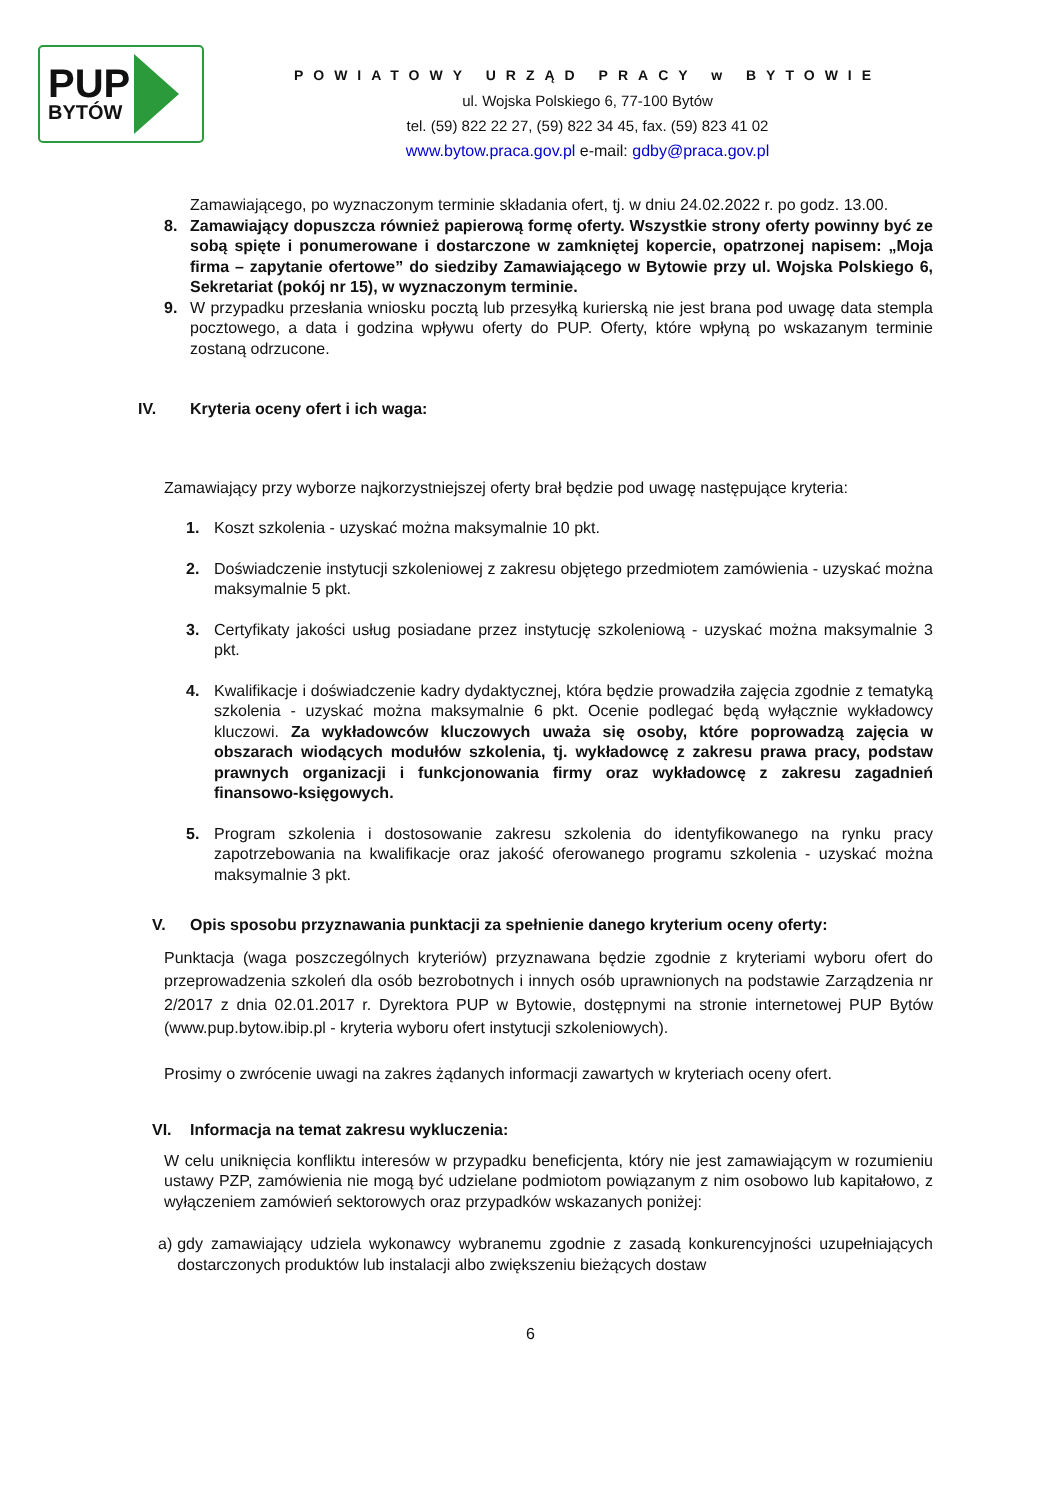PUP
BYTÓW
POWIATOWY URZĄD PRACY w BYTOWIE
ul. Wojska Polskiego 6, 77-100 Bytów
tel. (59) 822 22 27, (59) 822 34 45, fax. (59) 823 41 02
www.bytow.praca.gov.pl e-mail: gdby@praca.gov.pl
Zamawiającego, po wyznaczonym terminie składania ofert, tj. w dniu 24.02.2022 r. po godz. 13.00.
8. Zamawiający dopuszcza również papierową formę oferty. Wszystkie strony oferty powinny być ze sobą spięte i ponumerowane i dostarczone w zamkniętej kopercie, opatrzonej napisem: „Moja firma – zapytanie ofertowe” do siedziby Zamawiającego w Bytowie przy ul. Wojska Polskiego 6, Sekretariat (pokój nr 15), w wyznaczonym terminie.
9. W przypadku przesłania wniosku pocztą lub przesyłką kurierską nie jest brana pod uwagę data stempla pocztowego, a data i godzina wpływu oferty do PUP. Oferty, które wpłyną po wskazanym terminie zostaną odrzucone.
IV. Kryteria oceny ofert i ich waga:
Zamawiający przy wyborze najkorzystniejszej oferty brał będzie pod uwagę następujące kryteria:
1. Koszt szkolenia - uzyskać można maksymalnie 10 pkt.
2. Doświadczenie instytucji szkoleniowej z zakresu objętego przedmiotem zamówienia - uzyskać można maksymalnie 5 pkt.
3. Certyfikaty jakości usług posiadane przez instytucję szkoleniową - uzyskać można maksymalnie 3 pkt.
4. Kwalifikacje i doświadczenie kadry dydaktycznej, która będzie prowadziła zajęcia zgodnie z tematyką szkolenia - uzyskać można maksymalnie 6 pkt. Ocenie podlegać będą wyłącznie wykładowcy kluczowi. Za wykładowców kluczowych uważa się osoby, które poprowadzą zajęcia w obszarach wiodących modułów szkolenia, tj. wykładowcę z zakresu prawa pracy, podstaw prawnych organizacji i funkcjonowania firmy oraz wykładowcę z zakresu zagadnień finansowo-księgowych.
5. Program szkolenia i dostosowanie zakresu szkolenia do identyfikowanego na rynku pracy zapotrzebowania na kwalifikacje oraz jakość oferowanego programu szkolenia - uzyskać można maksymalnie 3 pkt.
V. Opis sposobu przyznawania punktacji za spełnienie danego kryterium oceny oferty:
Punktacja (waga poszczególnych kryteriów) przyznawana będzie zgodnie z kryteriami wyboru ofert do przeprowadzenia szkoleń dla osób bezrobotnych i innych osób uprawnionych na podstawie Zarządzenia nr 2/2017 z dnia 02.01.2017 r. Dyrektora PUP w Bytowie, dostępnymi na stronie internetowej PUP Bytów (www.pup.bytow.ibip.pl - kryteria wyboru ofert instytucji szkoleniowych).
Prosimy o zwrócenie uwagi na zakres żądanych informacji zawartych w kryteriach oceny ofert.
VI. Informacja na temat zakresu wykluczenia:
W celu uniknięcia konfliktu interesów w przypadku beneficjenta, który nie jest zamawiającym w rozumieniu ustawy PZP, zamówienia nie mogą być udzielane podmiotom powiązanym z nim osobowo lub kapitałowo, z wyłączeniem zamówień sektorowych oraz przypadków wskazanych poniżej:
a) gdy zamawiający udziela wykonawcy wybranemu zgodnie z zasadą konkurencyjności uzupełniających dostarczonych produktów lub instalacji albo zwiększeniu bieżących dostaw
6